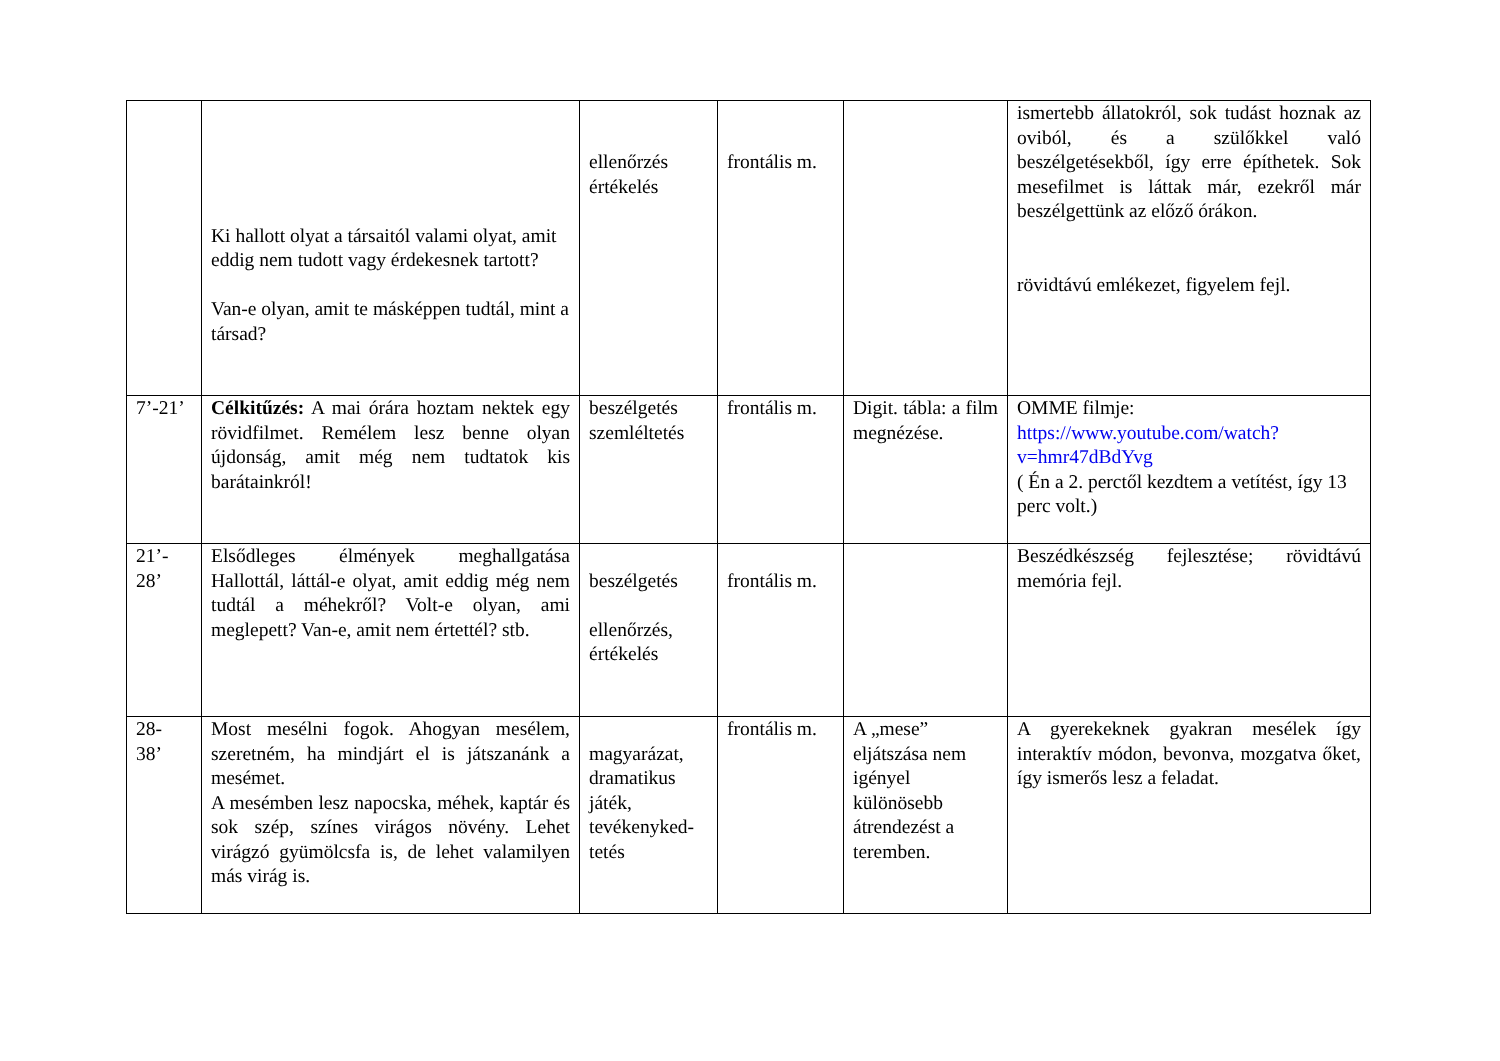| | Ki hallott olyat a társaitól valami olyat, amit eddig nem tudott vagy érdekesnek tartott? Van-e olyan, amit te másképpen tudtál, mint a társad? | ellenőrzés értékelés | frontális m. | | ismertebb állatokról, sok tudást hoznak az oviból, és a szülőkkel való beszélgetésekből, így erre építhetek. Sok mesefilmet is láttak már, ezekről már beszélgettünk az előző órákon. rövidtávú emlékezet, figyelem fejl. |
| 7’-21’ | Célkitűzés: A mai órára hoztam nektek egy rövidfilmet. Remélem lesz benne olyan újdonság, amit még nem tudtatok kis barátainkról! | beszélgetés szemléltetés | frontális m. | Digit. tábla: a film megnézése. | OMME filmje: https://www.youtube.com/watch?v=hmr47dBdYvg ( Én a 2. perctől kezdtem a vetítést, így 13 perc volt.) |
| 21’- 28’ | Elsődleges élmények meghallgatása Hallottál, láttál-e olyat, amit eddig még nem tudtál a méhekről? Volt-e olyan, ami meglepett? Van-e, amit nem értettél? stb. | beszélgetés ellenőrzés, értékelés | frontális m. | | Beszédkészség fejlesztése; rövidtávú memória fejl. |
| 28- 38’ | Most mesélni fogok. Ahogyan mesélem, szeretném, ha mindjárt el is játszanánk a mesémet. A mesémben lesz napocska, méhek, kaptár és sok szép, színes virágos növény. Lehet virágzó gyümölcsfa is, de lehet valamilyen más virág is. | magyarázat, dramatikus játék, tevékenyked-tetés | frontális m. | A „mese” eljátszása nem igényel különösebb átrendezést a teremben. | A gyerekeknek gyakran mesélek így interaktív módon, bevonva, mozgatva őket, így ismerős lesz a feladat. |